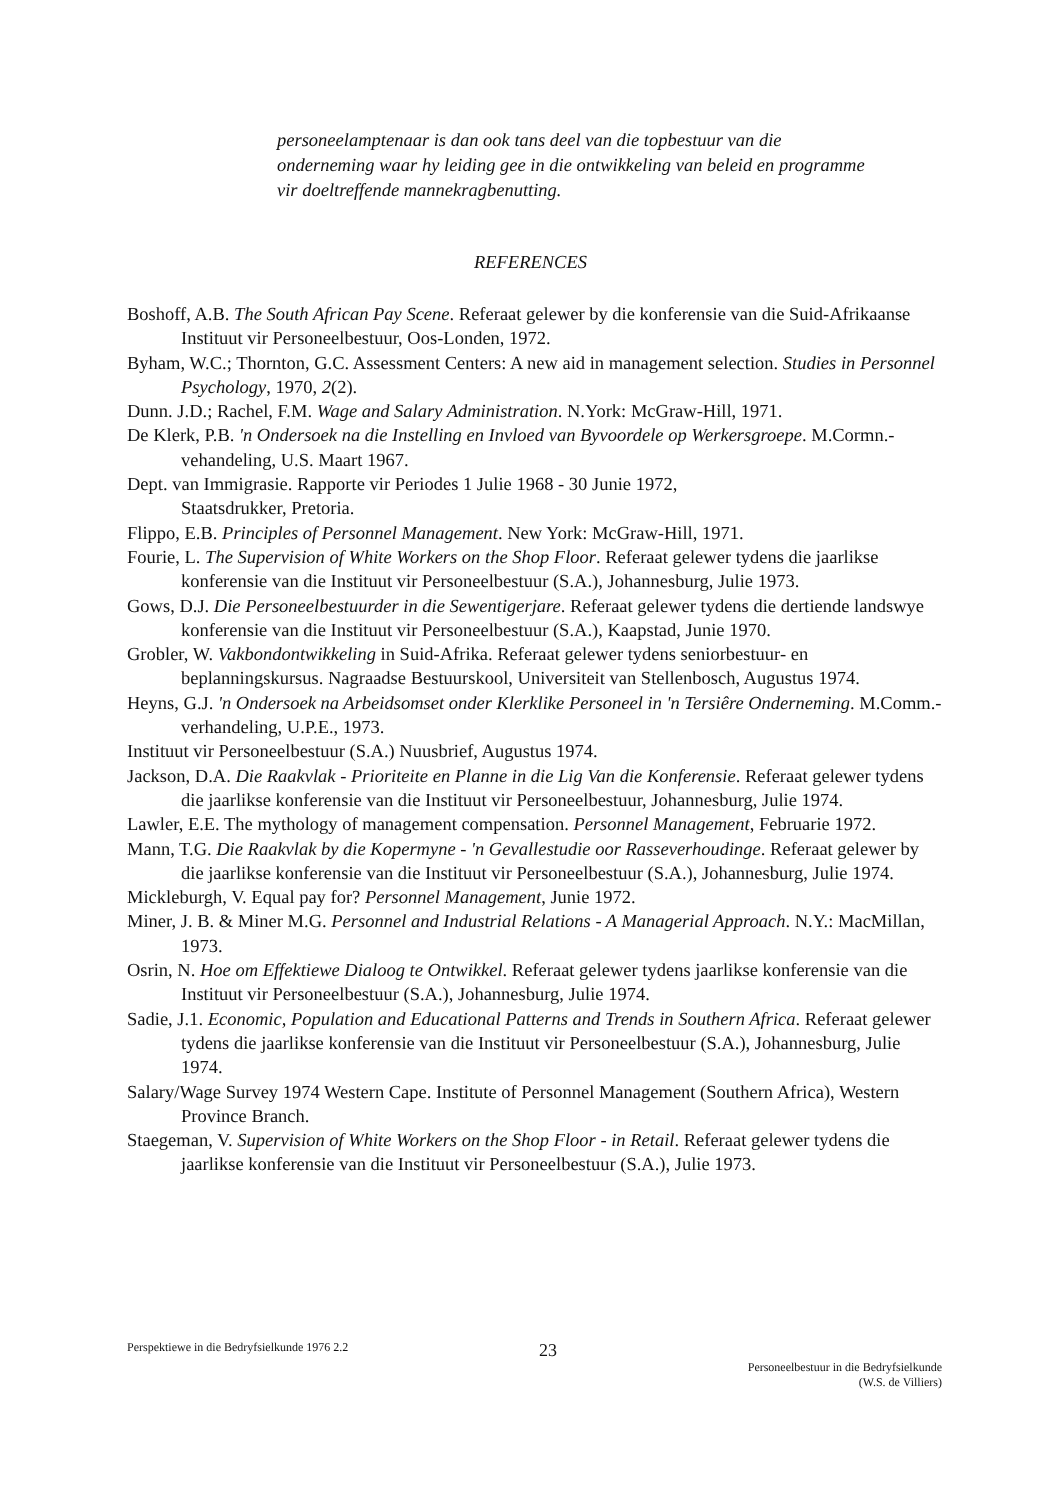personeelamptenaar is dan ook tans deel van die topbestuur van die onderneming waar hy leiding gee in die ontwikkeling van beleid en programme vir doeltreffende mannekragbenutting.
REFERENCES
Boshoff, A.B. The South African Pay Scene. Referaat gelewer by die konferensie van die Suid-Afrikaanse Instituut vir Personeelbestuur, Oos-Londen, 1972.
Byham, W.C.; Thornton, G.C. Assessment Centers: A new aid in management selection. Studies in Personnel Psychology, 1970, 2(2).
Dunn. J.D.; Rachel, F.M. Wage and Salary Administration. N.York: McGraw-Hill, 1971.
De Klerk, P.B. 'n Ondersoek na die Instelling en Invloed van Byvoordele op Werkersgroepe. M.Cormn.-vehandeling, U.S. Maart 1967.
Dept. van Immigrasie. Rapporte vir Periodes 1 Julie 1968 - 30 Junie 1972,
Staatsdrukker, Pretoria.
Flippo, E.B. Principles of Personnel Management. New York: McGraw-Hill, 1971.
Fourie, L. The Supervision of White Workers on the Shop Floor. Referaat gelewer tydens die jaarlikse konferensie van die Instituut vir Personeelbestuur (S.A.), Johannesburg, Julie 1973.
Gows, D.J. Die Personeelbestuurder in die Sewentigerjare. Referaat gelewer tydens die dertiende landswye konferensie van die Instituut vir Personeelbestuur (S.A.), Kaapstad, Junie 1970.
Grobler, W. Vakbondontwikkeling in Suid-Afrika. Referaat gelewer tydens seniorbestuur- en beplanningskursus. Nagraadse Bestuurskool, Universiteit van Stellenbosch, Augustus 1974.
Heyns, G.J. 'n Ondersoek na Arbeidsomset onder Klerklike Personeel in 'n Tersiêre Onderneming. M.Comm.-verhandeling, U.P.E., 1973.
Instituut vir Personeelbestuur (S.A.) Nuusbrief, Augustus 1974.
Jackson, D.A. Die Raakvlak - Prioriteite en Planne in die Lig Van die Konferensie. Referaat gelewer tydens die jaarlikse konferensie van die Instituut vir Personeelbestuur, Johannesburg, Julie 1974.
Lawler, E.E. The mythology of management compensation. Personnel Management, Februarie 1972.
Mann, T.G. Die Raakvlak by die Kopermyne - 'n Gevallestudie oor Rasseverhoudinge. Referaat gelewer by die jaarlikse konferensie van die Instituut vir Personeelbestuur (S.A.), Johannesburg, Julie 1974.
Mickleburgh, V. Equal pay for? Personnel Management, Junie 1972.
Miner, J. B. & Miner M.G. Personnel and Industrial Relations - A Managerial Approach. N.Y.: MacMillan, 1973.
Osrin, N. Hoe om Effektiewe Dialoog te Ontwikkel. Referaat gelewer tydens jaarlikse konferensie van die Instituut vir Personeelbestuur (S.A.), Johannesburg, Julie 1974.
Sadie, J.1. Economic, Population and Educational Patterns and Trends in Southern Africa. Referaat gelewer tydens die jaarlikse konferensie van die Instituut vir Personeelbestuur (S.A.), Johannesburg, Julie 1974.
Salary/Wage Survey 1974 Western Cape. Institute of Personnel Management (Southern Africa), Western Province Branch.
Staegeman, V. Supervision of White Workers on the Shop Floor - in Retail. Referaat gelewer tydens die jaarlikse konferensie van die Instituut vir Personeelbestuur (S.A.), Julie 1973.
Perspektiewe in die Bedryfsielkunde 1976 2.2
23
Personeelbestuur in die Bedryfsielkunde
(W.S. de Villiers)